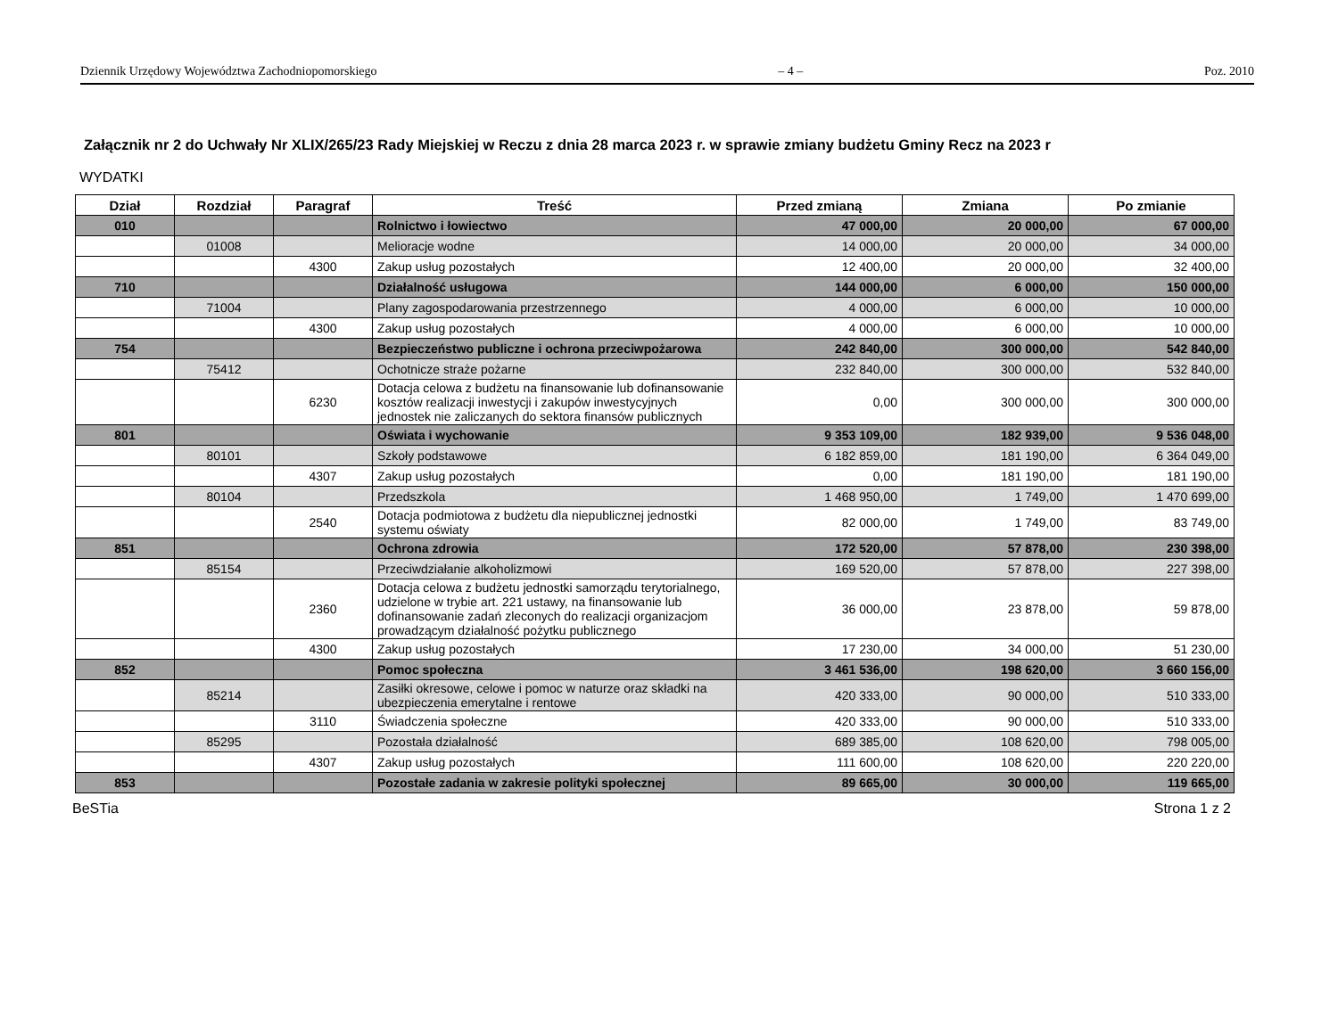Dziennik Urzędowy Województwa Zachodniopomorskiego – 4 – Poz. 2010
Załącznik nr 2 do Uchwały Nr XLIX/265/23 Rady Miejskiej w Reczu z dnia 28 marca 2023 r. w sprawie zmiany budżetu Gminy Recz na 2023 r
WYDATKI
| Dział | Rozdział | Paragraf | Treść | Przed zmianą | Zmiana | Po zmianie |
| --- | --- | --- | --- | --- | --- | --- |
| 010 | | | Rolnictwo i łowiectwo | 47 000,00 | 20 000,00 | 67 000,00 |
| | 01008 | | Melioracje wodne | 14 000,00 | 20 000,00 | 34 000,00 |
| | | 4300 | Zakup usług pozostałych | 12 400,00 | 20 000,00 | 32 400,00 |
| 710 | | | Działalność usługowa | 144 000,00 | 6 000,00 | 150 000,00 |
| | 71004 | | Plany zagospodarowania przestrzennego | 4 000,00 | 6 000,00 | 10 000,00 |
| | | 4300 | Zakup usług pozostałych | 4 000,00 | 6 000,00 | 10 000,00 |
| 754 | | | Bezpieczeństwo publiczne i ochrona przeciwpożarowa | 242 840,00 | 300 000,00 | 542 840,00 |
| | 75412 | | Ochotnicze straże pożarne | 232 840,00 | 300 000,00 | 532 840,00 |
| | | 6230 | Dotacja celowa z budżetu na finansowanie lub dofinansowanie kosztów realizacji inwestycji i zakupów inwestycyjnych jednostek nie zaliczanych do sektora finansów publicznych | 0,00 | 300 000,00 | 300 000,00 |
| 801 | | | Oświata i wychowanie | 9 353 109,00 | 182 939,00 | 9 536 048,00 |
| | 80101 | | Szkoły podstawowe | 6 182 859,00 | 181 190,00 | 6 364 049,00 |
| | | 4307 | Zakup usług pozostałych | 0,00 | 181 190,00 | 181 190,00 |
| | 80104 | | Przedszkola | 1 468 950,00 | 1 749,00 | 1 470 699,00 |
| | | 2540 | Dotacja podmiotowa z budżetu dla niepublicznej jednostki systemu oświaty | 82 000,00 | 1 749,00 | 83 749,00 |
| 851 | | | Ochrona zdrowia | 172 520,00 | 57 878,00 | 230 398,00 |
| | 85154 | | Przeciwdziałanie alkoholizmowi | 169 520,00 | 57 878,00 | 227 398,00 |
| | | 2360 | Dotacja celowa z budżetu jednostki samorządu terytorialnego, udzielone w trybie art. 221 ustawy, na finansowanie lub dofinansowanie zadań zleconych do realizacji organizacjom prowadzącym działalność pożytku publicznego | 36 000,00 | 23 878,00 | 59 878,00 |
| | | 4300 | Zakup usług pozostałych | 17 230,00 | 34 000,00 | 51 230,00 |
| 852 | | | Pomoc społeczna | 3 461 536,00 | 198 620,00 | 3 660 156,00 |
| | 85214 | | Zasiłki okresowe, celowe i pomoc w naturze oraz składki na ubezpieczenia emerytalne i rentowe | 420 333,00 | 90 000,00 | 510 333,00 |
| | | 3110 | Świadczenia społeczne | 420 333,00 | 90 000,00 | 510 333,00 |
| | 85295 | | Pozostała działalność | 689 385,00 | 108 620,00 | 798 005,00 |
| | | 4307 | Zakup usług pozostałych | 111 600,00 | 108 620,00 | 220 220,00 |
| 853 | | | Pozostałe zadania w zakresie polityki społecznej | 89 665,00 | 30 000,00 | 119 665,00 |
BeSTia Strona 1 z 2